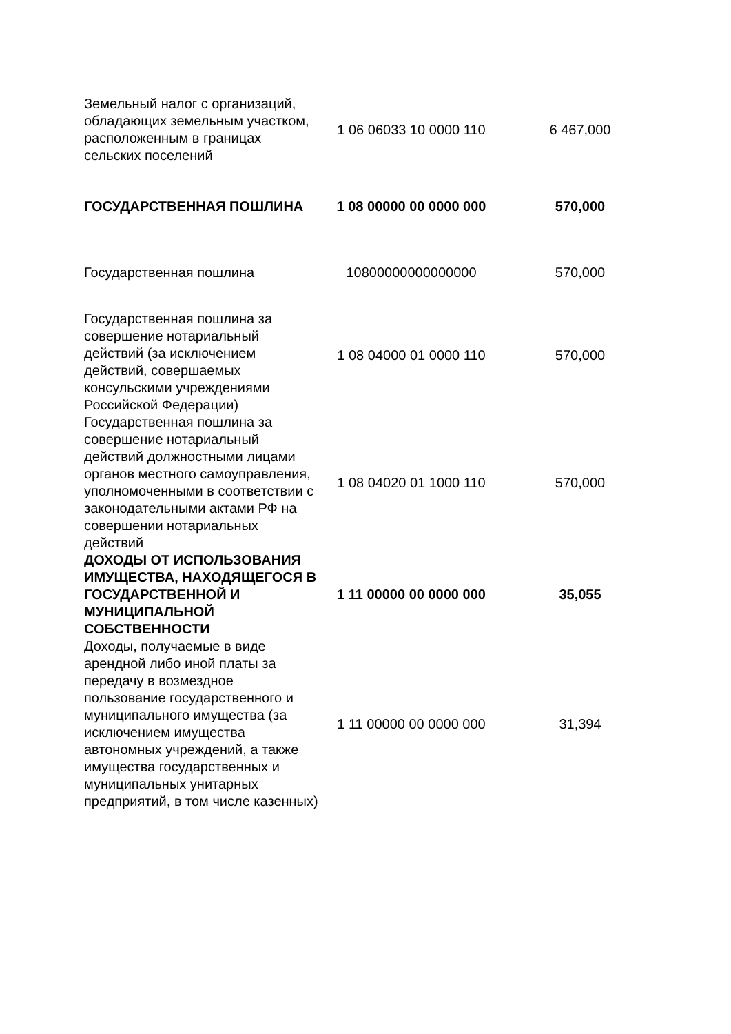| Земельный налог с организаций, обладающих земельным участком, расположенным в границах сельских поселений | 1 06 06033 10 0000 110 | 6 467,000 |
| ГОСУДАРСТВЕННАЯ ПОШЛИНА | 1 08 00000 00 0000 000 | 570,000 |
| Государственная пошлина | 10800000000000000 | 570,000 |
| Государственная пошлина за совершение нотариальный действий (за исключением действий, совершаемых консульскими учреждениями Российской Федерации) | 1 08 04000 01 0000 110 | 570,000 |
| Государственная пошлина за совершение нотариальный действий должностными лицами органов местного самоуправления, уполномоченными в соответствии с законодательными актами РФ на совершении нотариальных действий | 1 08 04020 01 1000 110 | 570,000 |
| ДОХОДЫ ОТ ИСПОЛЬЗОВАНИЯ ИМУЩЕСТВА, НАХОДЯЩЕГОСЯ В ГОСУДАРСТВЕННОЙ И МУНИЦИПАЛЬНОЙ СОБСТВЕННОСТИ | 1 11 00000 00 0000 000 | 35,055 |
| Доходы, получаемые в виде арендной либо иной платы за передачу в возмездное пользование государственного и муниципального имущества (за исключением имущества автономных учреждений, а также имущества государственных и муниципальных унитарных предприятий, в том числе казенных) | 1 11 00000 00 0000 000 | 31,394 |